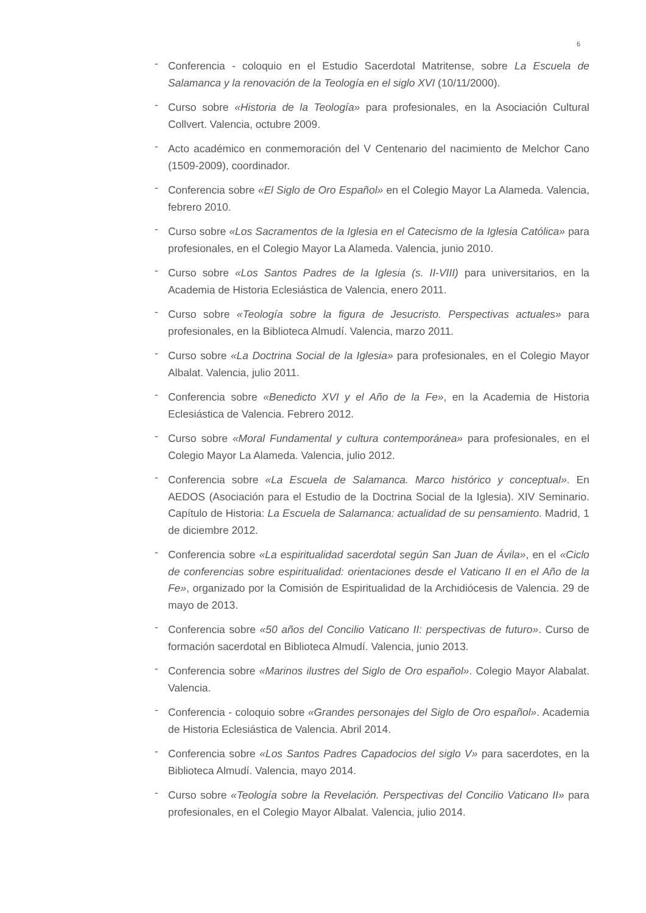6
- Conferencia - coloquio en el Estudio Sacerdotal Matritense, sobre La Escuela de Salamanca y la renovación de la Teología en el siglo XVI (10/11/2000).
- Curso sobre «Historia de la Teología» para profesionales, en la Asociación Cultural Collvert. Valencia, octubre 2009.
- Acto académico en conmemoración del V Centenario del nacimiento de Melchor Cano (1509-2009), coordinador.
- Conferencia sobre «El Siglo de Oro Español» en el Colegio Mayor La Alameda. Valencia, febrero 2010.
- Curso sobre «Los Sacramentos de la Iglesia en el Catecismo de la Iglesia Católica» para profesionales, en el Colegio Mayor La Alameda. Valencia, junio 2010.
- Curso sobre «Los Santos Padres de la Iglesia (s. II-VIII) para universitarios, en la Academia de Historia Eclesiástica de Valencia, enero 2011.
- Curso sobre «Teología sobre la figura de Jesucristo. Perspectivas actuales» para profesionales, en la Biblioteca Almudí. Valencia, marzo 2011.
- Curso sobre «La Doctrina Social de la Iglesia» para profesionales, en el Colegio Mayor Albalat. Valencia, julio 2011.
- Conferencia sobre «Benedicto XVI y el Año de la Fe», en la Academia de Historia Eclesiástica de Valencia. Febrero 2012.
- Curso sobre «Moral Fundamental y cultura contemporánea» para profesionales, en el Colegio Mayor La Alameda. Valencia, julio 2012.
- Conferencia sobre «La Escuela de Salamanca. Marco histórico y conceptual». En AEDOS (Asociación para el Estudio de la Doctrina Social de la Iglesia). XIV Seminario. Capítulo de Historia: La Escuela de Salamanca: actualidad de su pensamiento. Madrid, 1 de diciembre 2012.
- Conferencia sobre «La espiritualidad sacerdotal según San Juan de Ávila», en el «Ciclo de conferencias sobre espiritualidad: orientaciones desde el Vaticano II en el Año de la Fe», organizado por la Comisión de Espiritualidad de la Archidiócesis de Valencia. 29 de mayo de 2013.
- Conferencia sobre «50 años del Concilio Vaticano II: perspectivas de futuro». Curso de formación sacerdotal en Biblioteca Almudí. Valencia, junio 2013.
- Conferencia sobre «Marinos ilustres del Siglo de Oro español». Colegio Mayor Alabalat. Valencia.
- Conferencia - coloquio sobre «Grandes personajes del Siglo de Oro español». Academia de Historia Eclesiástica de Valencia. Abril 2014.
- Conferencia sobre «Los Santos Padres Capadocios del siglo V» para sacerdotes, en la Biblioteca Almudí. Valencia, mayo 2014.
- Curso sobre «Teología sobre la Revelación. Perspectivas del Concilio Vaticano II» para profesionales, en el Colegio Mayor Albalat. Valencia, julio 2014.